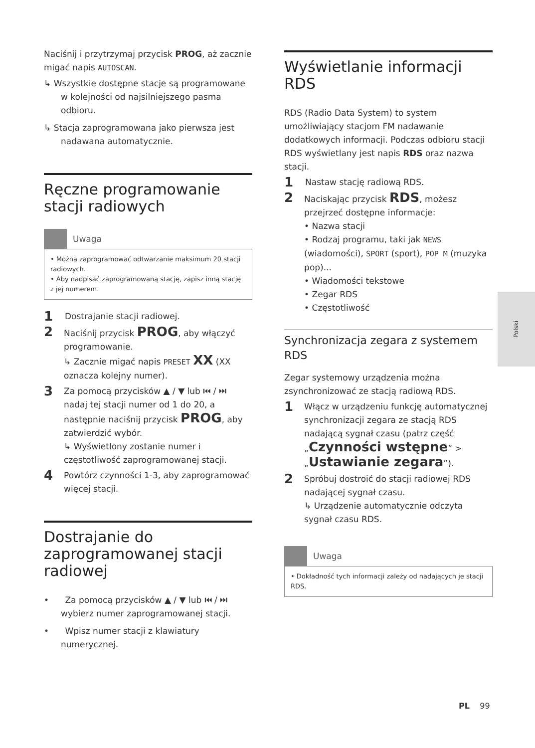Naciśnij i przytrzymaj przycisk PROG, aż zacznie migać napis AUTOSCAN.
↳ Wszystkie dostępne stacje są programowane w kolejności od najsilniejszego pasma odbioru.
↳ Stacja zaprogramowana jako pierwsza jest nadawana automatycznie.
Ręczne programowanie stacji radiowych
Uwaga
• Można zaprogramować odtwarzanie maksimum 20 stacji radiowych.
• Aby nadpisać zaprogramowaną stację, zapisz inną stację z jej numerem.
1 Dostrajanie stacji radiowej.
2 Naciśnij przycisk PROG, aby włączyć programowanie.
↳ Zacznie migać napis PRESET XX (XX oznacza kolejny numer).
3 Za pomocą przycisków ▲ / ▼ lub ⏮ / ⏭ nadaj tej stacji numer od 1 do 20, a następnie naciśnij przycisk PROG, aby zatwierdzić wybór.
↳ Wyświetlony zostanie numer i częstotliwość zaprogramowanej stacji.
4 Powtórz czynności 1-3, aby zaprogramować więcej stacji.
Dostrajanie do zaprogramowanej stacji radiowej
• Za pomocą przycisków ▲ / ▼ lub ⏮ / ⏭ wybierz numer zaprogramowanej stacji.
• Wpisz numer stacji z klawiatury numerycznej.
Wyświetlanie informacji RDS
RDS (Radio Data System) to system umożliwiający stacjom FM nadawanie dodatkowych informacji. Podczas odbioru stacji RDS wyświetlany jest napis RDS oraz nazwa stacji.
1 Nastaw stację radiową RDS.
2 Naciskając przycisk RDS, możesz przejrzeć dostępne informacje:
• Nazwa stacji
• Rodzaj programu, taki jak NEWS (wiadomości), SPORT (sport), POP M (muzyka pop)...
• Wiadomości tekstowe
• Zegar RDS
• Częstotliwość
Synchronizacja zegara z systemem RDS
Zegar systemowy urządzenia można zsynchronizować ze stacją radiową RDS.
1 Włącz w urządzeniu funkcję automatycznej synchronizacji zegara ze stacją RDS nadającą sygnał czasu (patrz część „Czynności wstępne” > „Ustawianie zegara”).
2 Spróbuj dostroić do stacji radiowej RDS nadającej sygnał czasu.
↳ Urządzenie automatycznie odczyta sygnał czasu RDS.
Uwaga
• Dokładność tych informacji zależy od nadających je stacji RDS.
Polski
PL 99